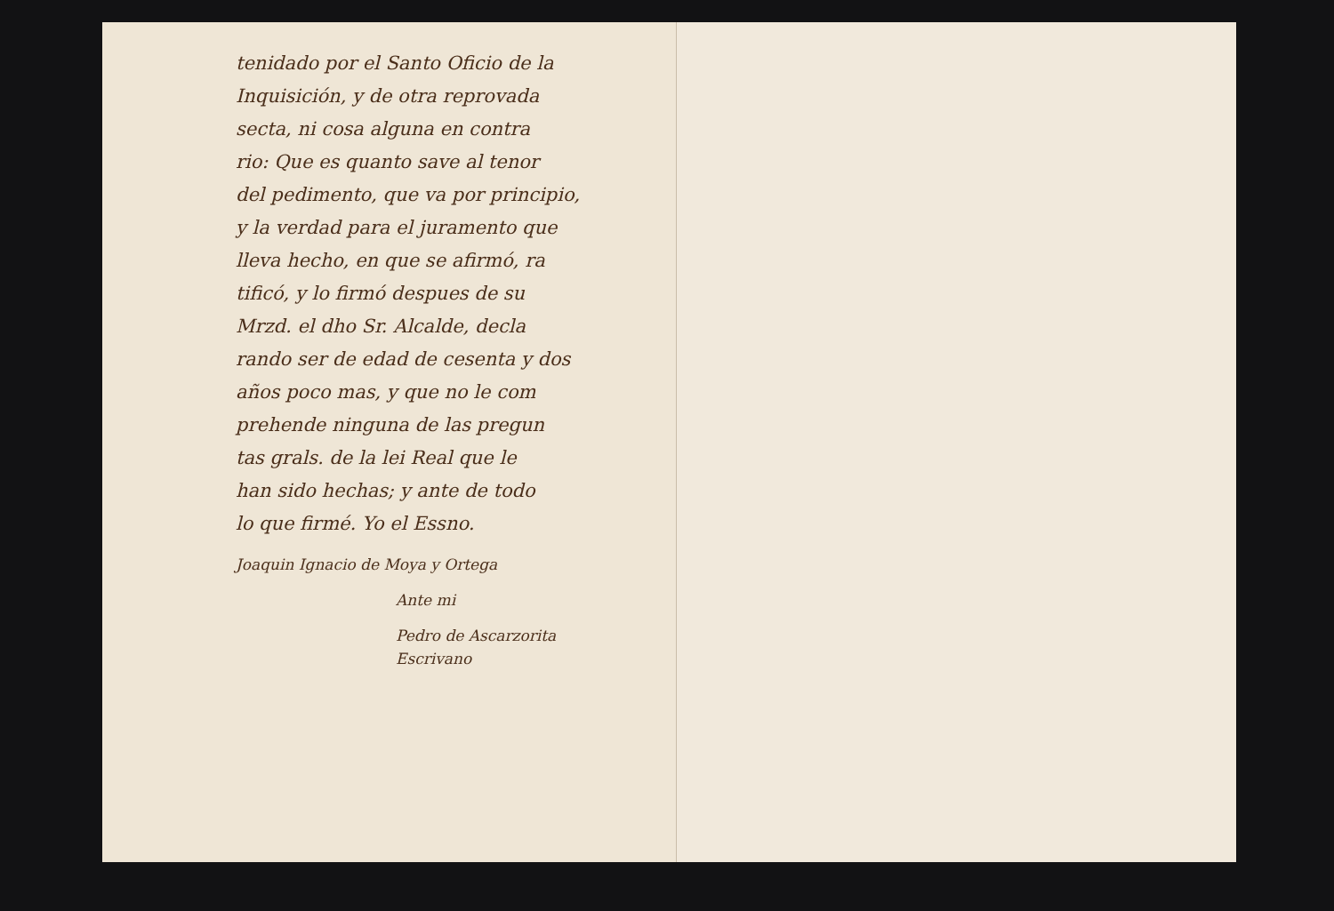tenidado por el Santo Oficio de la
Inquisición, y de otra reprovada
secta, ni cosa alguna en contra
rio: Que es quanto save al tenor
del pedimento, que va por principio,
y la verdad para el juramento que
lleva hecho, en que se afirmó, ra
tificó, y lo firmó despues de su
Mrzd. el dho Sr. Alcalde, decla
rando ser de edad de cesenta y dos
años poco mas, y que no le com
prehende ninguna de las pregun
tas grals. de la lei Real que le
han sido hechas; y ante de todo
lo que firmé. Yo el Essno.
Joaquin Ignacio de Moya y Ortega
Ante mi
Pedro de Ascarzorita
Escrivano